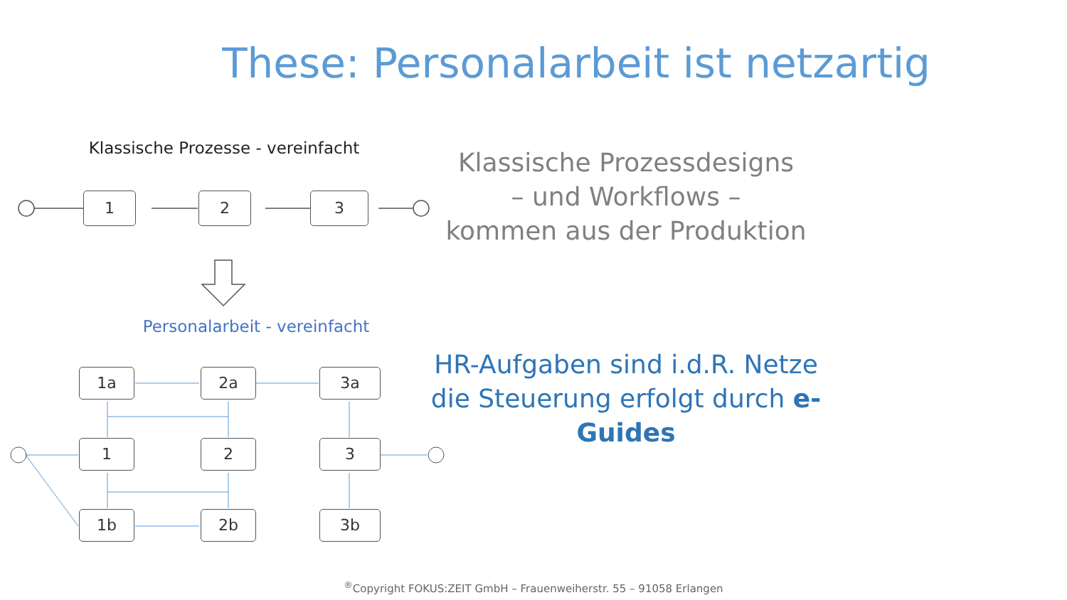These: Personalarbeit ist netzartig
Klassische Prozesse - vereinfacht
Personalarbeit - vereinfacht
1 2 3
1a 2a 3a
1 2 3
1b 2b 3b
Klassische Prozessdesigns
– und Workflows –
kommen aus der Produktion
HR-Aufgaben sind i.d.R. Netze
die Steuerung erfolgt durch e-Guides
<sup>®</sup>Copyright FOKUS:ZEIT GmbH – Frauenweiherstr. 55 – 91058 Erlangen